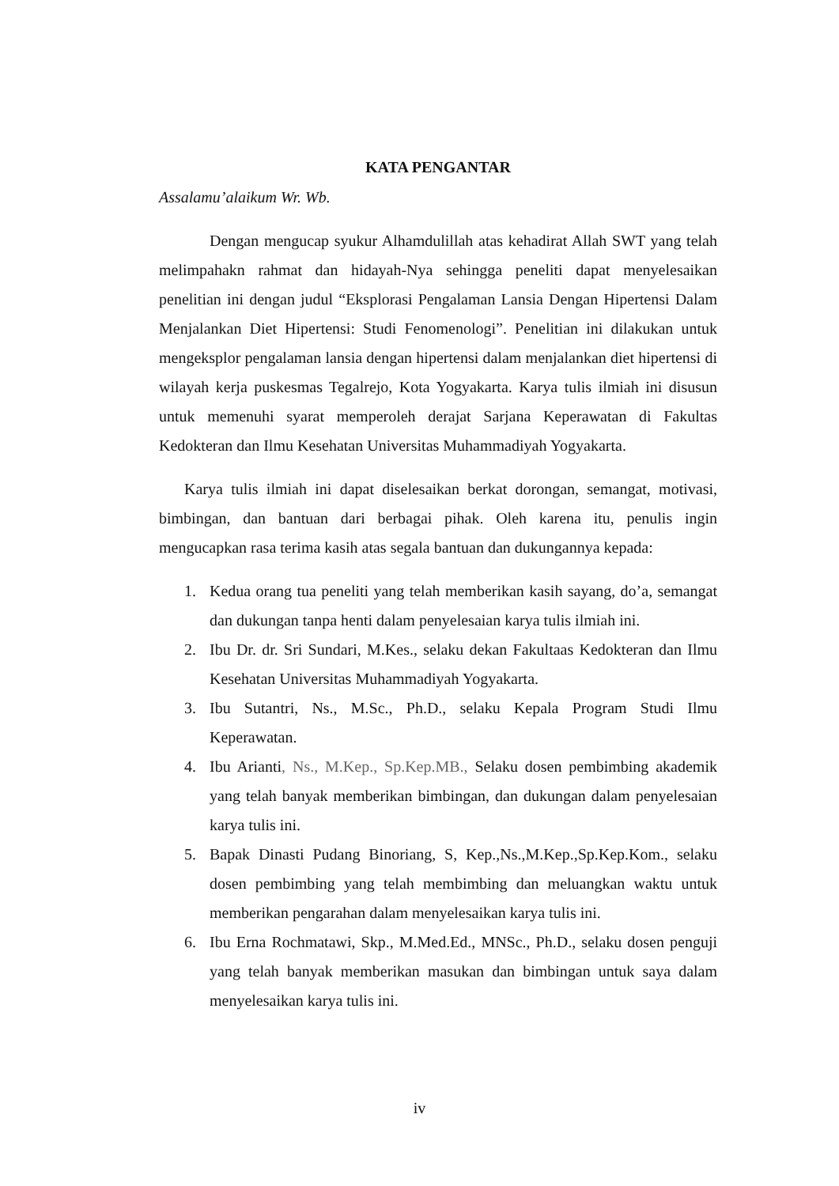KATA PENGANTAR
Assalamu’alaikum Wr. Wb.
Dengan mengucap syukur Alhamdulillah atas kehadirat Allah SWT yang telah melimpahakn rahmat dan hidayah-Nya sehingga peneliti dapat menyelesaikan penelitian ini dengan judul “Eksplorasi Pengalaman Lansia Dengan Hipertensi Dalam Menjalankan Diet Hipertensi: Studi Fenomenologi”. Penelitian ini dilakukan untuk mengeksplor pengalaman lansia dengan hipertensi dalam menjalankan diet hipertensi di wilayah kerja puskesmas Tegalrejo, Kota Yogyakarta. Karya tulis ilmiah ini disusun untuk memenuhi syarat memperoleh derajat Sarjana Keperawatan di Fakultas Kedokteran dan Ilmu Kesehatan Universitas Muhammadiyah Yogyakarta.
Karya tulis ilmiah ini dapat diselesaikan berkat dorongan, semangat, motivasi, bimbingan, dan bantuan dari berbagai pihak. Oleh karena itu, penulis ingin mengucapkan rasa terima kasih atas segala bantuan dan dukungannya kepada:
1. Kedua orang tua peneliti yang telah memberikan kasih sayang, do’a, semangat dan dukungan tanpa henti dalam penyelesaian karya tulis ilmiah ini.
2. Ibu Dr. dr. Sri Sundari, M.Kes., selaku dekan Fakultaas Kedokteran dan Ilmu Kesehatan Universitas Muhammadiyah Yogyakarta.
3. Ibu Sutantri, Ns., M.Sc., Ph.D., selaku Kepala Program Studi Ilmu Keperawatan.
4. Ibu Arianti, Ns., M.Kep., Sp.Kep.MB., Selaku dosen pembimbing akademik yang telah banyak memberikan bimbingan, dan dukungan dalam penyelesaian karya tulis ini.
5. Bapak Dinasti Pudang Binoriang, S, Kep.,Ns.,M.Kep.,Sp.Kep.Kom., selaku dosen pembimbing yang telah membimbing dan meluangkan waktu untuk memberikan pengarahan dalam menyelesaikan karya tulis ini.
6. Ibu Erna Rochmatawi, Skp., M.Med.Ed., MNSc., Ph.D., selaku dosen penguji yang telah banyak memberikan masukan dan bimbingan untuk saya dalam menyelesaikan karya tulis ini.
iv